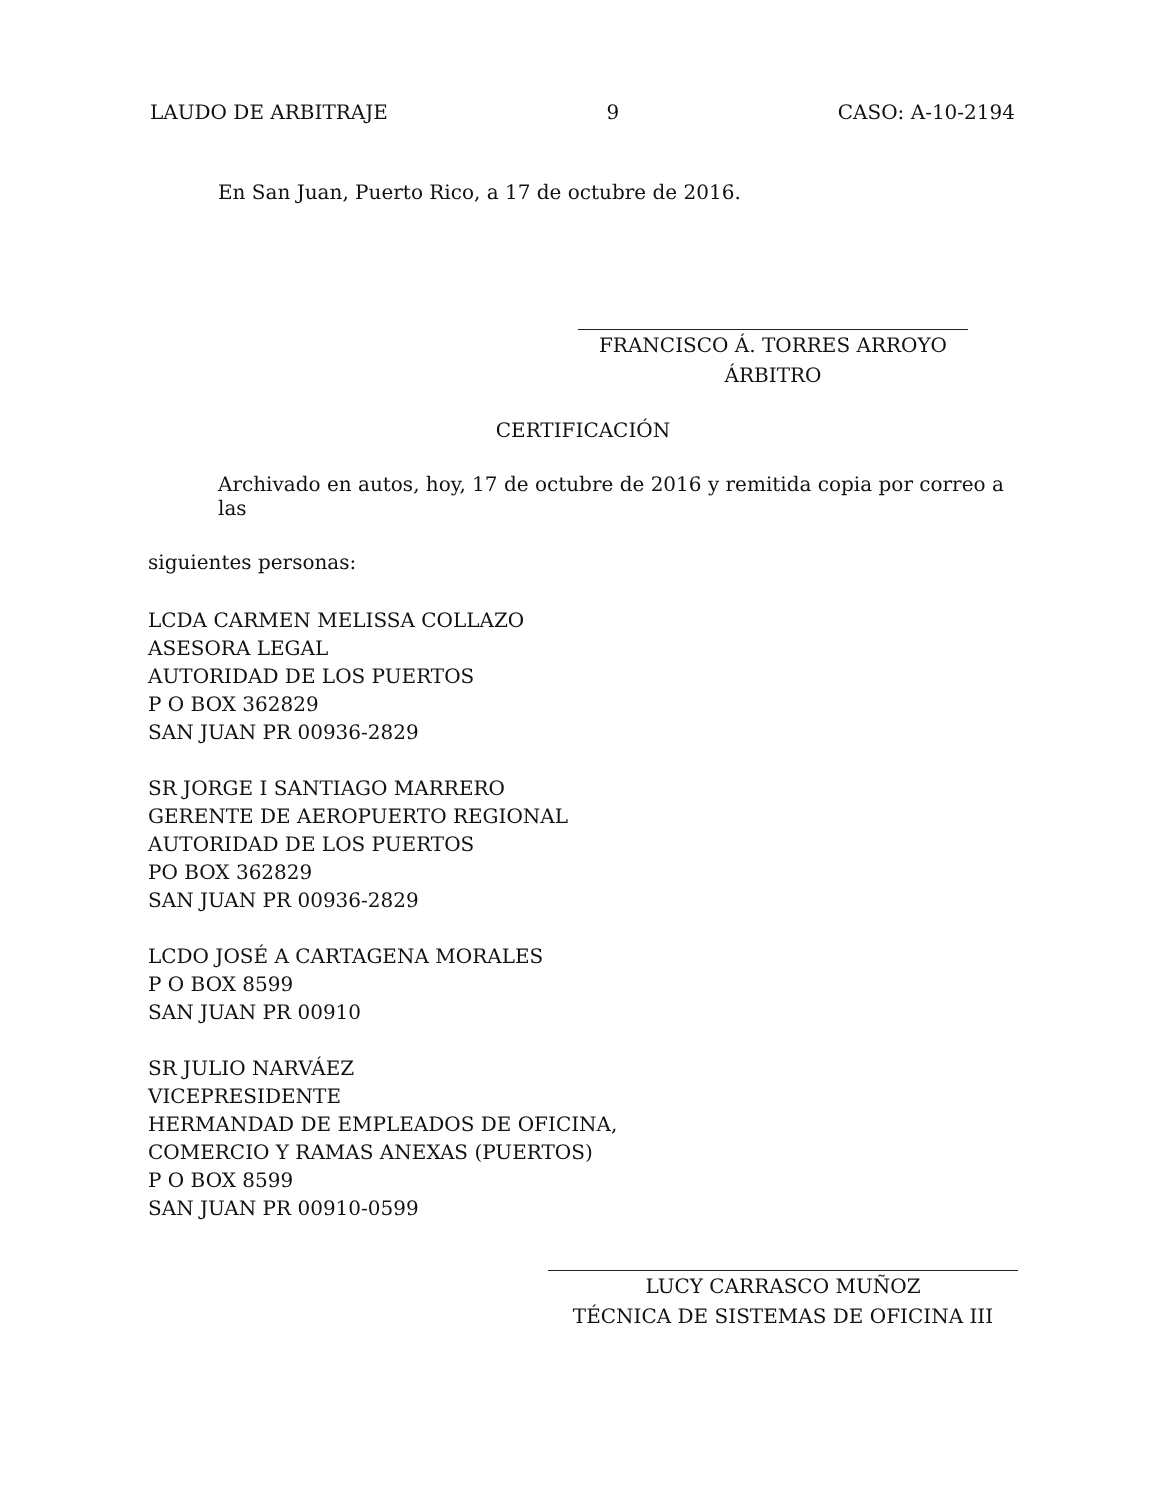LAUDO DE ARBITRAJE 9 CASO: A-10-2194
En San Juan, Puerto Rico, a 17 de octubre de 2016.
FRANCISCO Á. TORRES ARROYO
ÁRBITRO
CERTIFICACIÓN
Archivado en autos, hoy, 17 de octubre de 2016 y remitida copia por correo a las
siguientes personas:
LCDA CARMEN MELISSA COLLAZO
ASESORA LEGAL
AUTORIDAD DE LOS PUERTOS
P O BOX 362829
SAN JUAN PR 00936-2829
SR JORGE I SANTIAGO MARRERO
GERENTE DE AEROPUERTO REGIONAL
AUTORIDAD DE LOS PUERTOS
PO BOX 362829
SAN JUAN PR 00936-2829
LCDO JOSÉ A CARTAGENA MORALES
P O BOX 8599
SAN JUAN PR 00910
SR JULIO NARVÁEZ
VICEPRESIDENTE
HERMANDAD DE EMPLEADOS DE OFICINA,
COMERCIO Y RAMAS ANEXAS (PUERTOS)
P O BOX 8599
SAN JUAN PR 00910-0599
LUCY CARRASCO MUÑOZ
TÉCNICA DE SISTEMAS DE OFICINA III